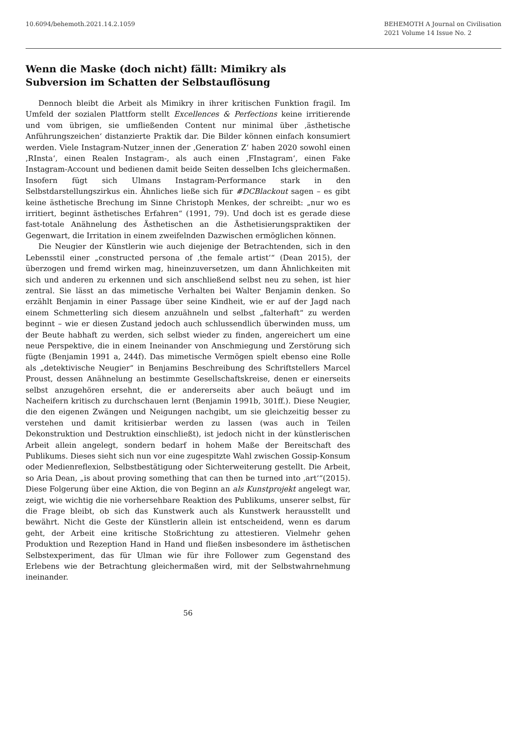10.6094/behemoth.2021.14.2.1059
BEHEMOTH A Journal on Civilisation
2021 Volume 14 Issue No. 2
Wenn die Maske (doch nicht) fällt: Mimikry als Subversion im Schatten der Selbstauflösung
Dennoch bleibt die Arbeit als Mimikry in ihrer kritischen Funktion fragil. Im Umfeld der sozialen Plattform stellt Excellences & Perfections keine irritierende und vom übrigen, sie umfließenden Content nur minimal über ‚ästhetische Anführungszeichen‘ distanzierte Praktik dar. Die Bilder können einfach konsumiert werden. Viele Instagram-Nutzer_innen der ‚Generation Z‘ haben 2020 sowohl einen ‚RInsta‘, einen Realen Instagram-, als auch einen ‚FInstagram‘, einen Fake Instagram-Account und bedienen damit beide Seiten desselben Ichs gleichermaßen. Insofern fügt sich Ulmans Instagram-Performance stark in den Selbstdarstellungszirkus ein. Ähnliches ließe sich für #DCBlackout sagen – es gibt keine ästhetische Brechung im Sinne Christoph Menkes, der schreibt: „nur wo es irritiert, beginnt ästhetisches Erfahren“ (1991, 79). Und doch ist es gerade diese fast-totale Anähnelung des Ästhetischen an die Ästhetisierungspraktiken der Gegenwart, die Irritation in einem zweifelnden Dazwischen ermöglichen können.
Die Neugier der Künstlerin wie auch diejenige der Betrachtenden, sich in den Lebensstil einer „constructed persona of ‚the female artist‘“ (Dean 2015), der überzogen und fremd wirken mag, hineinzuversetzen, um dann Ähnlichkeiten mit sich und anderen zu erkennen und sich anschließend selbst neu zu sehen, ist hier zentral. Sie lässt an das mimetische Verhalten bei Walter Benjamin denken. So erzählt Benjamin in einer Passage über seine Kindheit, wie er auf der Jagd nach einem Schmetterling sich diesem anzuähneln und selbst „falterhaft“ zu werden beginnt – wie er diesen Zustand jedoch auch schlussendlich überwinden muss, um der Beute habhaft zu werden, sich selbst wieder zu finden, angereichert um eine neue Perspektive, die in einem Ineinander von Anschmiegung und Zerstörung sich fügte (Benjamin 1991 a, 244f). Das mimetische Vermögen spielt ebenso eine Rolle als „detektivische Neugier“ in Benjamins Beschreibung des Schriftstellers Marcel Proust, dessen Anähnelung an bestimmte Gesellschaftskreise, denen er einerseits selbst anzugehören ersehnt, die er andererseits aber auch beäugt und im Nacheifern kritisch zu durchschauen lernt (Benjamin 1991b, 301ff.). Diese Neugier, die den eigenen Zwängen und Neigungen nachgibt, um sie gleichzeitig besser zu verstehen und damit kritisierbar werden zu lassen (was auch in Teilen Dekonstruktion und Destruktion einschließt), ist jedoch nicht in der künstlerischen Arbeit allein angelegt, sondern bedarf in hohem Maße der Bereitschaft des Publikums. Dieses sieht sich nun vor eine zugespitzte Wahl zwischen Gossip-Konsum oder Medienreflexion, Selbstbestätigung oder Sichterweiterung gestellt. Die Arbeit, so Aria Dean, „is about proving something that can then be turned into ‚art‘“(2015). Diese Folgerung über eine Aktion, die von Beginn an als Kunstprojekt angelegt war, zeigt, wie wichtig die nie vorhersehbare Reaktion des Publikums, unserer selbst, für die Frage bleibt, ob sich das Kunstwerk auch als Kunstwerk herausstellt und bewährt. Nicht die Geste der Künstlerin allein ist entscheidend, wenn es darum geht, der Arbeit eine kritische Stoßrichtung zu attestieren. Vielmehr gehen Produktion und Rezeption Hand in Hand und fließen insbesondere im ästhetischen Selbstexperiment, das für Ulman wie für ihre Follower zum Gegenstand des Erlebens wie der Betrachtung gleichermaßen wird, mit der Selbstwahrnehmung ineinander.
56